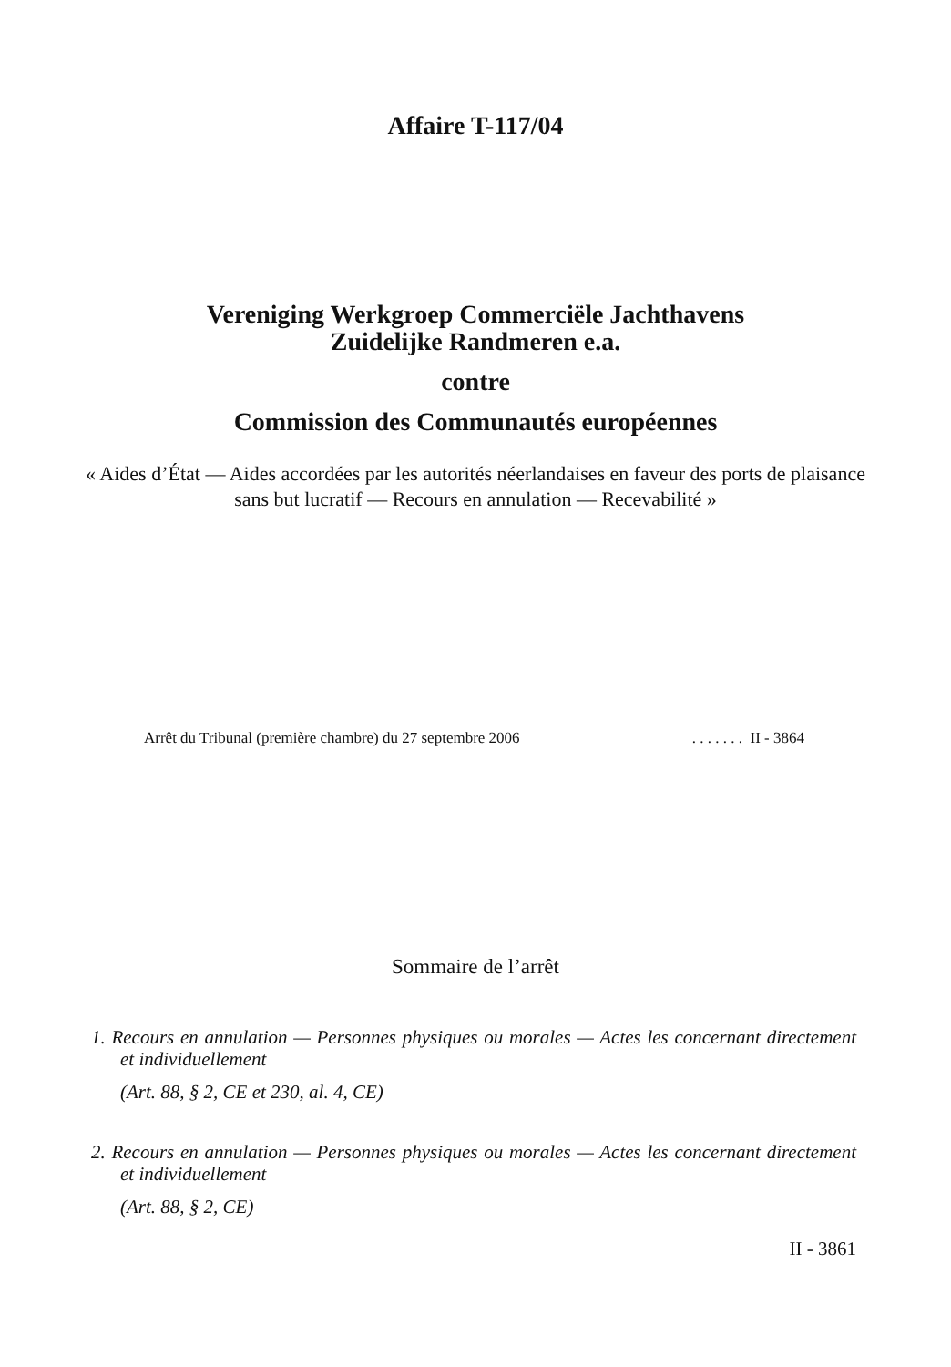Affaire T-117/04
Vereniging Werkgroep Commerciële Jachthavens
Zuidelijke Randmeren e.a.
contre
Commission des Communautés européennes
« Aides d’État — Aides accordées par les autorités néerlandaises en faveur des ports de plaisance sans but lucratif — Recours en annulation — Recevabilité »
Arrêt du Tribunal (première chambre) du 27 septembre 2006. . . . . . . II - 3864
Sommaire de l’arrêt
1. Recours en annulation — Personnes physiques ou morales — Actes les concernant directement et individuellement
(Art. 88, § 2, CE et 230, al. 4, CE)
2. Recours en annulation — Personnes physiques ou morales — Actes les concernant directement et individuellement
(Art. 88, § 2, CE)
II - 3861